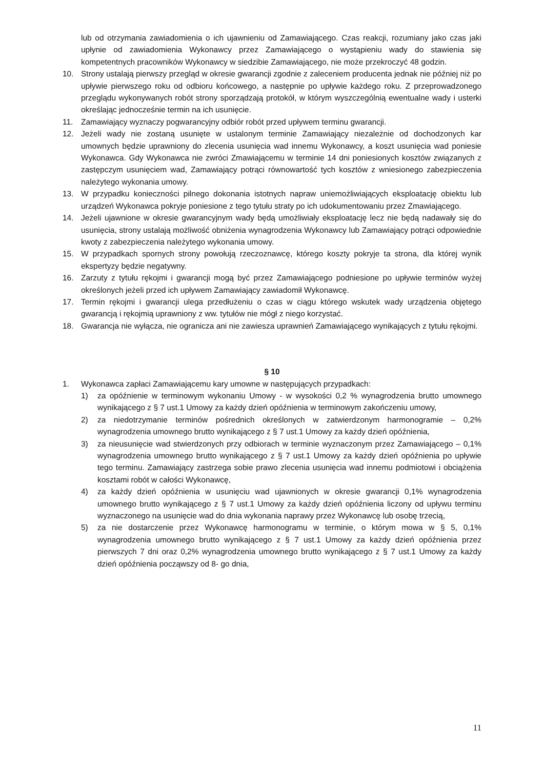lub od otrzymania zawiadomienia o ich ujawnieniu od Zamawiającego. Czas reakcji, rozumiany jako czas jaki upłynie od zawiadomienia Wykonawcy przez Zamawiającego o wystąpieniu wady do stawienia się kompetentnych pracowników Wykonawcy w siedzibie Zamawiającego, nie może przekroczyć 48 godzin.
10. Strony ustalają pierwszy przegląd w okresie gwarancji zgodnie z zaleceniem producenta jednak nie później niż po upływie pierwszego roku od odbioru końcowego, a następnie po upływie każdego roku. Z przeprowadzonego przeglądu wykonywanych robót strony sporządzają protokół, w którym wyszczególnią ewentualne wady i usterki określając jednocześnie termin na ich usunięcie.
11. Zamawiający wyznaczy pogwarancyjny odbiór robót przed upływem terminu gwarancji.
12. Jeżeli wady nie zostaną usunięte w ustalonym terminie Zamawiający niezależnie od dochodzonych kar umownych będzie uprawniony do zlecenia usunięcia wad innemu Wykonawcy, a koszt usunięcia wad poniesie Wykonawca. Gdy Wykonawca nie zwróci Zmawiającemu w terminie 14 dni poniesionych kosztów związanych z zastępczym usunięciem wad, Zamawiający potrąci równowartość tych kosztów z wniesionego zabezpieczenia należytego wykonania umowy.
13. W przypadku konieczności pilnego dokonania istotnych napraw uniemożliwiających eksploatację obiektu lub urządzeń Wykonawca pokryje poniesione z tego tytułu straty po ich udokumentowaniu przez Zmawiającego.
14. Jeżeli ujawnione w okresie gwarancyjnym wady będą umożliwiały eksploatację lecz nie będą nadawały się do usunięcia, strony ustalają możliwość obniżenia wynagrodzenia Wykonawcy lub Zamawiający potrąci odpowiednie kwoty z zabezpieczenia należytego wykonania umowy.
15. W przypadkach spornych strony powołują rzeczoznawcę, którego koszty pokryje ta strona, dla której wynik ekspertyzy będzie negatywny.
16. Zarzuty z tytułu rękojmi i gwarancji mogą być przez Zamawiającego podniesione po upływie terminów wyżej określonych jeżeli przed ich upływem Zamawiający zawiadomił Wykonawcę.
17. Termin rękojmi i gwarancji ulega przedłużeniu o czas w ciągu którego wskutek wady urządzenia objętego gwarancją i rękojmią uprawniony z ww. tytułów nie mógł z niego korzystać.
18. Gwarancja nie wyłącza, nie ogranicza ani nie zawiesza uprawnień Zamawiającego wynikających z tytułu rękojmi.
§ 10
1. Wykonawca zapłaci Zamawiającemu kary umowne w następujących przypadkach:
1) za opóźnienie w terminowym wykonaniu Umowy - w wysokości 0,2 % wynagrodzenia brutto umownego wynikającego z § 7 ust.1 Umowy za każdy dzień opóźnienia w terminowym zakończeniu umowy,
2) za niedotrzymanie terminów pośrednich określonych w zatwierdzonym harmonogramie – 0,2% wynagrodzenia umownego brutto wynikającego z § 7 ust.1 Umowy za każdy dzień opóźnienia,
3) za nieusunięcie wad stwierdzonych przy odbiorach w terminie wyznaczonym przez Zamawiającego – 0,1% wynagrodzenia umownego brutto wynikającego z § 7 ust.1 Umowy za każdy dzień opóźnienia po upływie tego terminu. Zamawiający zastrzega sobie prawo zlecenia usunięcia wad innemu podmiotowi i obciążenia kosztami robót w całości Wykonawcę,
4) za każdy dzień opóźnienia w usunięciu wad ujawnionych w okresie gwarancji 0,1% wynagrodzenia umownego brutto wynikającego z § 7 ust.1 Umowy za każdy dzień opóźnienia liczony od upływu terminu wyznaczonego na usunięcie wad do dnia wykonania naprawy przez Wykonawcę lub osobę trzecią,
5) za nie dostarczenie przez Wykonawcę harmonogramu w terminie, o którym mowa w § 5, 0,1% wynagrodzenia umownego brutto wynikającego z § 7 ust.1 Umowy za każdy dzień opóźnienia przez pierwszych 7 dni oraz 0,2% wynagrodzenia umownego brutto wynikającego z § 7 ust.1 Umowy za każdy dzień opóźnienia począwszy od 8- go dnia,
11